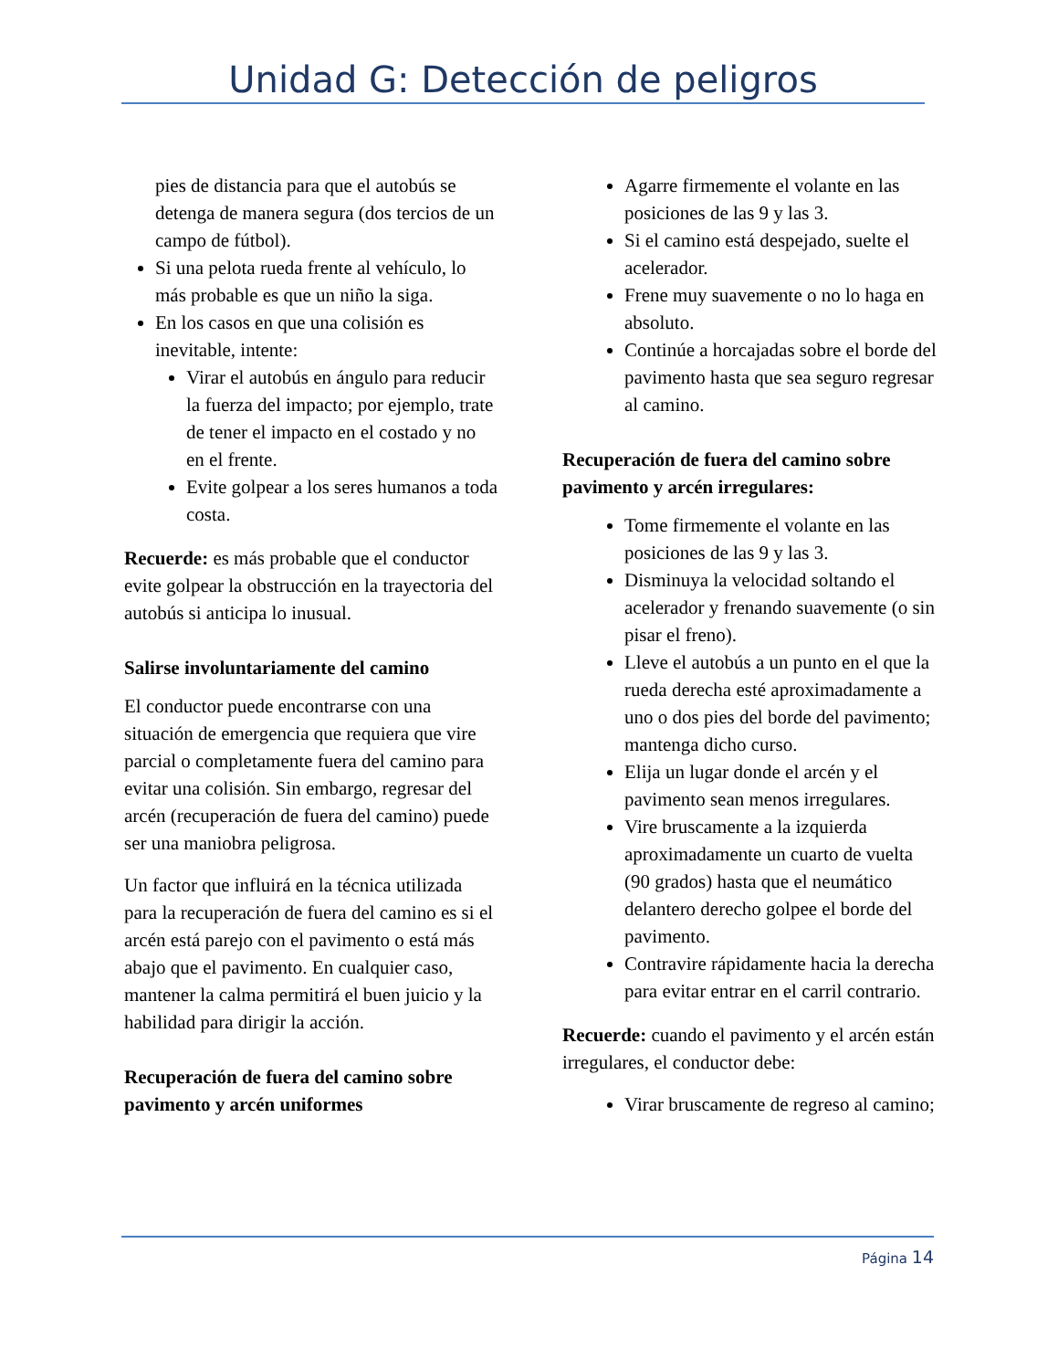Unidad G: Detección de peligros
pies de distancia para que el autobús se detenga de manera segura (dos tercios de un campo de fútbol).
Si una pelota rueda frente al vehículo, lo más probable es que un niño la siga.
En los casos en que una colisión es inevitable, intente:
Virar el autobús en ángulo para reducir la fuerza del impacto; por ejemplo, trate de tener el impacto en el costado y no en el frente.
Evite golpear a los seres humanos a toda costa.
Recuerde: es más probable que el conductor evite golpear la obstrucción en la trayectoria del autobús si anticipa lo inusual.
Salirse involuntariamente del camino
El conductor puede encontrarse con una situación de emergencia que requiera que vire parcial o completamente fuera del camino para evitar una colisión. Sin embargo, regresar del arcén (recuperación de fuera del camino) puede ser una maniobra peligrosa.
Un factor que influirá en la técnica utilizada para la recuperación de fuera del camino es si el arcén está parejo con el pavimento o está más abajo que el pavimento. En cualquier caso, mantener la calma permitirá el buen juicio y la habilidad para dirigir la acción.
Recuperación de fuera del camino sobre pavimento y arcén uniformes
Agarre firmemente el volante en las posiciones de las 9 y las 3.
Si el camino está despejado, suelte el acelerador.
Frene muy suavemente o no lo haga en absoluto.
Continúe a horcajadas sobre el borde del pavimento hasta que sea seguro regresar al camino.
Recuperación de fuera del camino sobre pavimento y arcén irregulares:
Tome firmemente el volante en las posiciones de las 9 y las 3.
Disminuya la velocidad soltando el acelerador y frenando suavemente (o sin pisar el freno).
Lleve el autobús a un punto en el que la rueda derecha esté aproximadamente a uno o dos pies del borde del pavimento; mantenga dicho curso.
Elija un lugar donde el arcén y el pavimento sean menos irregulares.
Vire bruscamente a la izquierda aproximadamente un cuarto de vuelta (90 grados) hasta que el neumático delantero derecho golpee el borde del pavimento.
Contravire rápidamente hacia la derecha para evitar entrar en el carril contrario.
Recuerde: cuando el pavimento y el arcén están irregulares, el conductor debe:
Virar bruscamente de regreso al camino;
Página 14